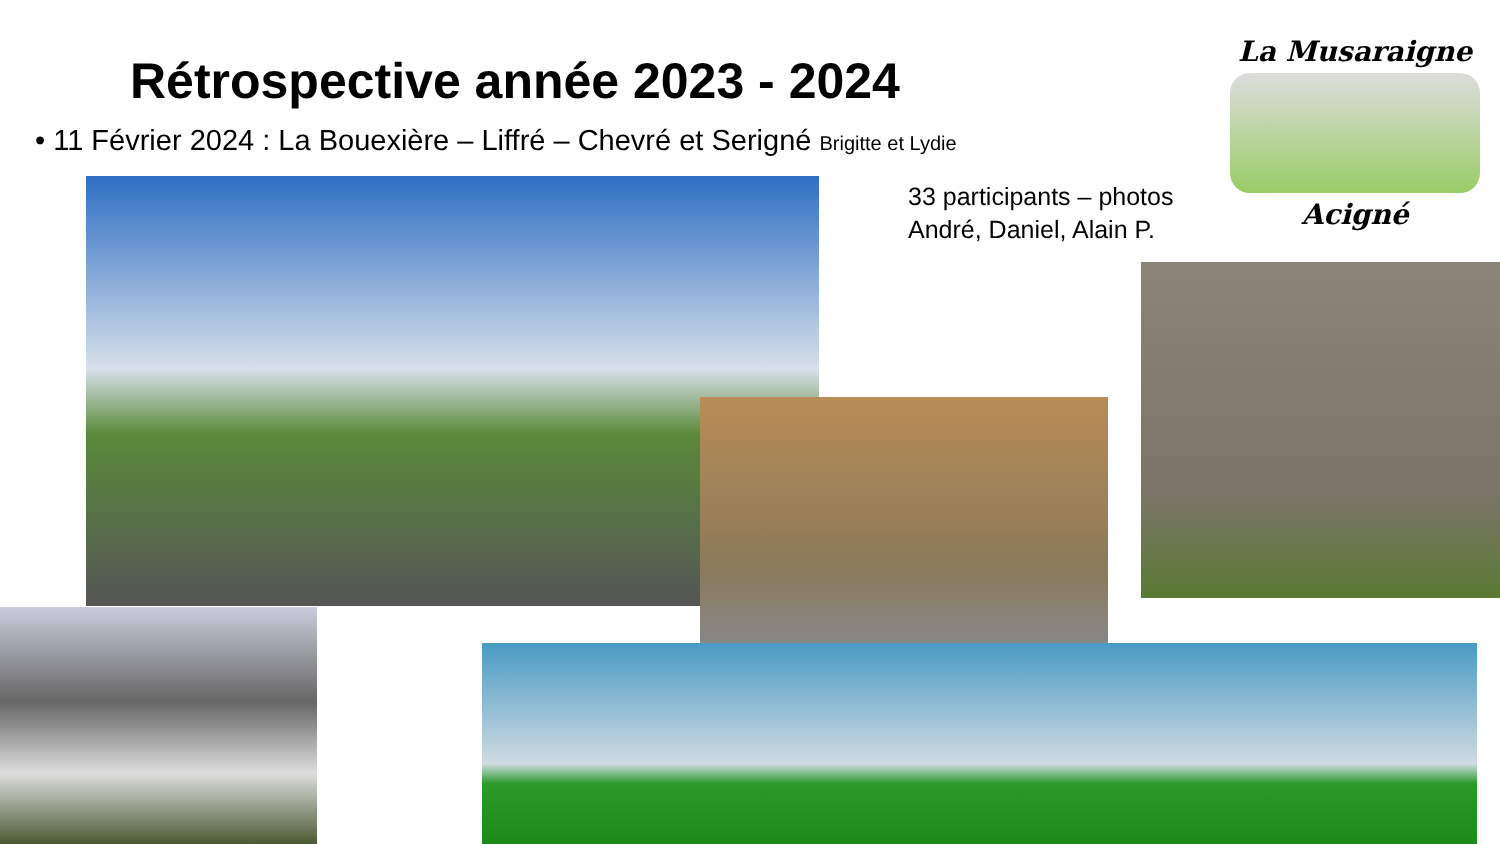Rétrospective année 2023 - 2024
• 11 Février 2024 : La Bouexière – Liffré – Chevré et Serigné Brigitte et Lydie
33 participants – photos
André, Daniel, Alain P.
La Musaraigne
Acigné